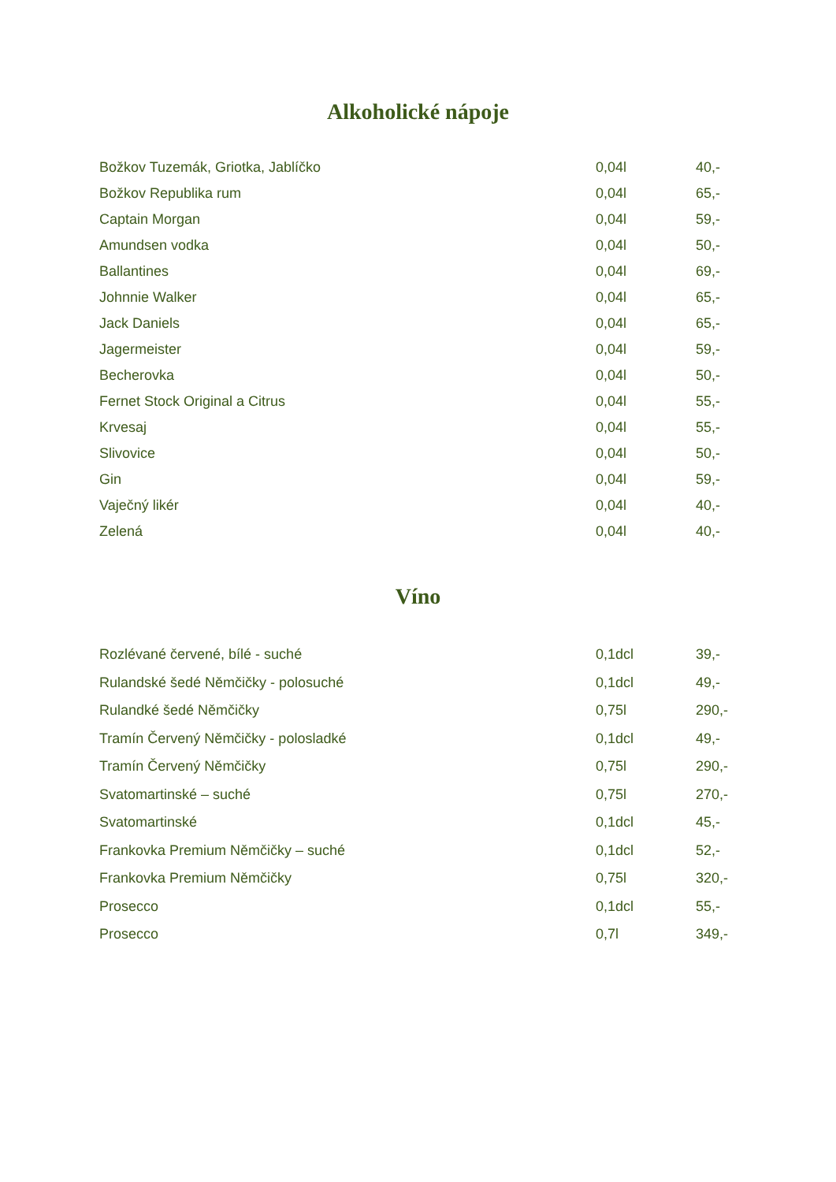Alkoholické nápoje
| Božkov Tuzemák, Griotka, Jablíčko | 0,04l | 40,- |
| Božkov Republika rum | 0,04l | 65,- |
| Captain Morgan | 0,04l | 59,- |
| Amundsen vodka | 0,04l | 50,- |
| Ballantines | 0,04l | 69,- |
| Johnnie Walker | 0,04l | 65,- |
| Jack Daniels | 0,04l | 65,- |
| Jagermeister | 0,04l | 59,- |
| Becherovka | 0,04l | 50,- |
| Fernet Stock Original a Citrus | 0,04l | 55,- |
| Krvesaj | 0,04l | 55,- |
| Slivovice | 0,04l | 50,- |
| Gin | 0,04l | 59,- |
| Vaječný likér | 0,04l | 40,- |
| Zelená | 0,04l | 40,- |
Víno
| Rozlévané červené, bílé - suché | 0,1dcl | 39,- |
| Rulandské šedé Němčičky - polosuché | 0,1dcl | 49,- |
| Rulandké šedé Němčičky | 0,75l | 290,- |
| Tramín Červený Němčičky - polosladké | 0,1dcl | 49,- |
| Tramín Červený Němčičky | 0,75l | 290,- |
| Svatomartinské – suché | 0,75l | 270,- |
| Svatomartinské | 0,1dcl | 45,- |
| Frankovka Premium Němčičky – suché | 0,1dcl | 52,- |
| Frankovka Premium Němčičky | 0,75l | 320,- |
| Prosecco | 0,1dcl | 55,- |
| Prosecco | 0,7l | 349,- |